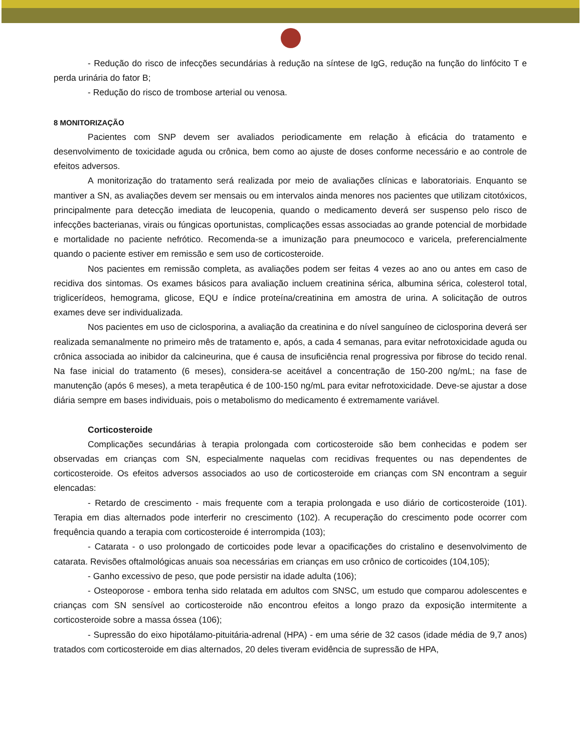- Redução do risco de infecções secundárias à redução na síntese de IgG, redução na função do linfócito T e perda urinária do fator B;
- Redução do risco de trombose arterial ou venosa.
8 MONITORIZAÇÃO
Pacientes com SNP devem ser avaliados periodicamente em relação à eficácia do tratamento e desenvolvimento de toxicidade aguda ou crônica, bem como ao ajuste de doses conforme necessário e ao controle de efeitos adversos.
A monitorização do tratamento será realizada por meio de avaliações clínicas e laboratoriais. Enquanto se mantiver a SN, as avaliações devem ser mensais ou em intervalos ainda menores nos pacientes que utilizam citotóxicos, principalmente para detecção imediata de leucopenia, quando o medicamento deverá ser suspenso pelo risco de infecções bacterianas, virais ou fúngicas oportunistas, complicações essas associadas ao grande potencial de morbidade e mortalidade no paciente nefrótico. Recomenda-se a imunização para pneumococo e varicela, preferencialmente quando o paciente estiver em remissão e sem uso de corticosteroide.
Nos pacientes em remissão completa, as avaliações podem ser feitas 4 vezes ao ano ou antes em caso de recidiva dos sintomas. Os exames básicos para avaliação incluem creatinina sérica, albumina sérica, colesterol total, triglicerídeos, hemograma, glicose, EQU e índice proteína/creatinina em amostra de urina. A solicitação de outros exames deve ser individualizada.
Nos pacientes em uso de ciclosporina, a avaliação da creatinina e do nível sanguíneo de ciclosporina deverá ser realizada semanalmente no primeiro mês de tratamento e, após, a cada 4 semanas, para evitar nefrotoxicidade aguda ou crônica associada ao inibidor da calcineurina, que é causa de insuficiência renal progressiva por fibrose do tecido renal. Na fase inicial do tratamento (6 meses), considera-se aceitável a concentração de 150-200 ng/mL; na fase de manutenção (após 6 meses), a meta terapêutica é de 100-150 ng/mL para evitar nefrotoxicidade. Deve-se ajustar a dose diária sempre em bases individuais, pois o metabolismo do medicamento é extremamente variável.
Corticosteroide
Complicações secundárias à terapia prolongada com corticosteroide são bem conhecidas e podem ser observadas em crianças com SN, especialmente naquelas com recidivas frequentes ou nas dependentes de corticosteroide. Os efeitos adversos associados ao uso de corticosteroide em crianças com SN encontram a seguir elencadas:
- Retardo de crescimento - mais frequente com a terapia prolongada e uso diário de corticosteroide (101). Terapia em dias alternados pode interferir no crescimento (102). A recuperação do crescimento pode ocorrer com frequência quando a terapia com corticosteroide é interrompida (103);
- Catarata - o uso prolongado de corticoides pode levar a opacificações do cristalino e desenvolvimento de catarata. Revisões oftalmológicas anuais soa necessárias em crianças em uso crônico de corticoides (104,105);
- Ganho excessivo de peso, que pode persistir na idade adulta (106);
- Osteoporose - embora tenha sido relatada em adultos com SNSC, um estudo que comparou adolescentes e crianças com SN sensível ao corticosteroide não encontrou efeitos a longo prazo da exposição intermitente a corticosteroide sobre a massa óssea (106);
- Supressão do eixo hipotálamo-pituitária-adrenal (HPA) - em uma série de 32 casos (idade média de 9,7 anos) tratados com corticosteroide em dias alternados, 20 deles tiveram evidência de supressão de HPA,